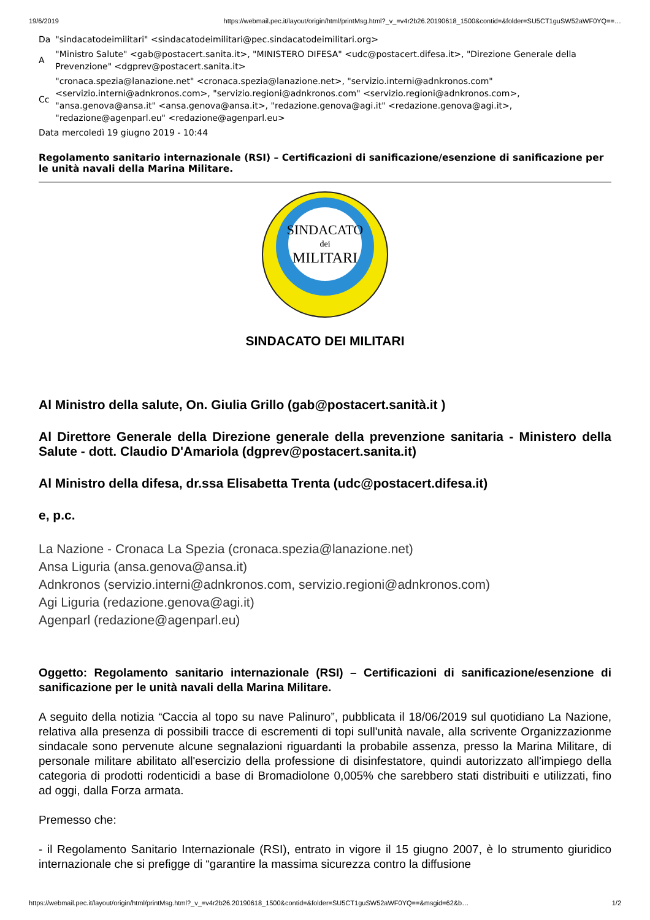19/6/2019 https://webmail.pec.it/layout/origin/html/printMsg.html?_v_=v4r2b26.20190618_1500&contid=&folder=SU5CT1guSW52aWF0YQ==…
| Da | "sindacatodeimilitari" <sindacatodeimilitari@pec.sindacatodeimilitari.org> |
| A | "Ministro Salute" <gab@postacert.sanita.it>, "MINISTERO DIFESA" <udc@postacert.difesa.it>, "Direzione Generale della Prevenzione" <dgprev@postacert.sanita.it> |
| Cc | "cronaca.spezia@lanazione.net" <cronaca.spezia@lanazione.net>, "servizio.interni@adnkronos.com" <servizio.interni@adnkronos.com>, "servizio.regioni@adnkronos.com" <servizio.regioni@adnkronos.com>, "ansa.genova@ansa.it" <ansa.genova@ansa.it>, "redazione.genova@agi.it" <redazione.genova@agi.it>, "redazione@agenparl.eu" <redazione@agenparl.eu> |
| Data mercoledì 19 giugno 2019 - 10:44 | |
Regolamento sanitario internazionale (RSI) – Certificazioni di sanificazione/esenzione di sanificazione per le unità navali della Marina Militare.
SINDACATO
dei
MILITARI
SINDACATO DEI MILITARI
Al Ministro della salute, On. Giulia Grillo (gab@postacert.sanità.it )
Al Direttore Generale della Direzione generale della prevenzione sanitaria - Ministero della Salute - dott. Claudio D'Amariola (dgprev@postacert.sanita.it)
Al Ministro della difesa, dr.ssa Elisabetta Trenta (udc@postacert.difesa.it)
e, p.c.
La Nazione - Cronaca La Spezia (cronaca.spezia@lanazione.net)
Ansa Liguria (ansa.genova@ansa.it)
Adnkronos (servizio.interni@adnkronos.com, servizio.regioni@adnkronos.com)
Agi Liguria (redazione.genova@agi.it)
Agenparl (redazione@agenparl.eu)
Oggetto: Regolamento sanitario internazionale (RSI) – Certificazioni di sanificazione/esenzione di sanificazione per le unità navali della Marina Militare.
A seguito della notizia “Caccia al topo su nave Palinuro”, pubblicata il 18/06/2019 sul quotidiano La Nazione, relativa alla presenza di possibili tracce di escrementi di topi sull'unità navale, alla scrivente Organizzazionme sindacale sono pervenute alcune segnalazioni riguardanti la probabile assenza, presso la Marina Militare, di personale militare abilitato all'esercizio della professione di disinfestatore, quindi autorizzato all'impiego della categoria di prodotti rodenticidi a base di Bromadiolone 0,005% che sarebbero stati distribuiti e utilizzati, fino ad oggi, dalla Forza armata.
Premesso che:
- il Regolamento Sanitario Internazionale (RSI), entrato in vigore il 15 giugno 2007, è lo strumento giuridico internazionale che si prefigge di “garantire la massima sicurezza contro la diffusione
https://webmail.pec.it/layout/origin/html/printMsg.html?_v_=v4r2b26.20190618_1500&contid=&folder=SU5CT1guSW52aWF0YQ==&msgid=62&b… 1/2